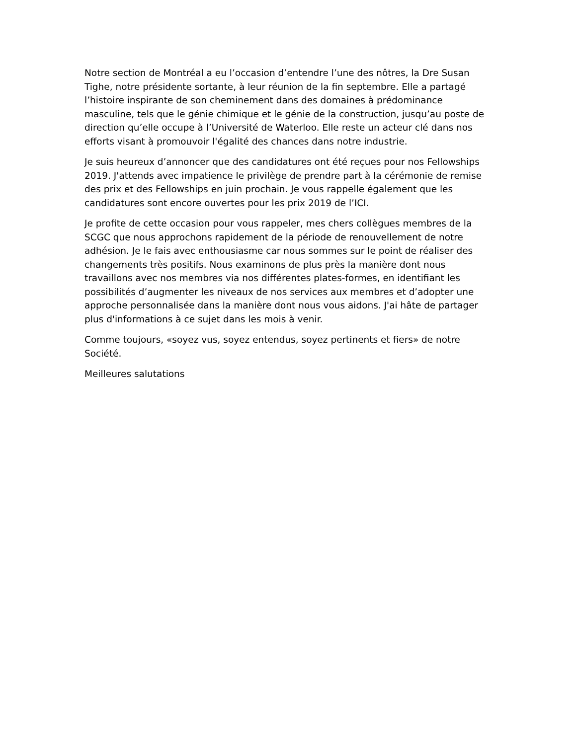Notre section de Montréal a eu l’occasion d’entendre l’une des nôtres, la Dre Susan Tighe, notre présidente sortante, à leur réunion de la fin septembre. Elle a partagé l’histoire inspirante de son cheminement dans des domaines à prédominance masculine, tels que le génie chimique et le génie de la construction, jusqu’au poste de direction qu’elle occupe à l’Université de Waterloo. Elle reste un acteur clé dans nos efforts visant à promouvoir l'égalité des chances dans notre industrie.
Je suis heureux d’annoncer que des candidatures ont été reçues pour nos Fellowships 2019. J'attends avec impatience le privilège de prendre part à la cérémonie de remise des prix et des Fellowships en juin prochain. Je vous rappelle également que les candidatures sont encore ouvertes pour les prix 2019 de l’ICI.
Je profite de cette occasion pour vous rappeler, mes chers collègues membres de la SCGC que nous approchons rapidement de la période de renouvellement de notre adhésion. Je le fais avec enthousiasme car nous sommes sur le point de réaliser des changements très positifs. Nous examinons de plus près la manière dont nous travaillons avec nos membres via nos différentes plates-formes, en identifiant les possibilités d’augmenter les niveaux de nos services aux membres et d’adopter une approche personnalisée dans la manière dont nous vous aidons. J'ai hâte de partager plus d'informations à ce sujet dans les mois à venir.
Comme toujours, «soyez vus, soyez entendus, soyez pertinents et fiers» de notre Société.
Meilleures salutations